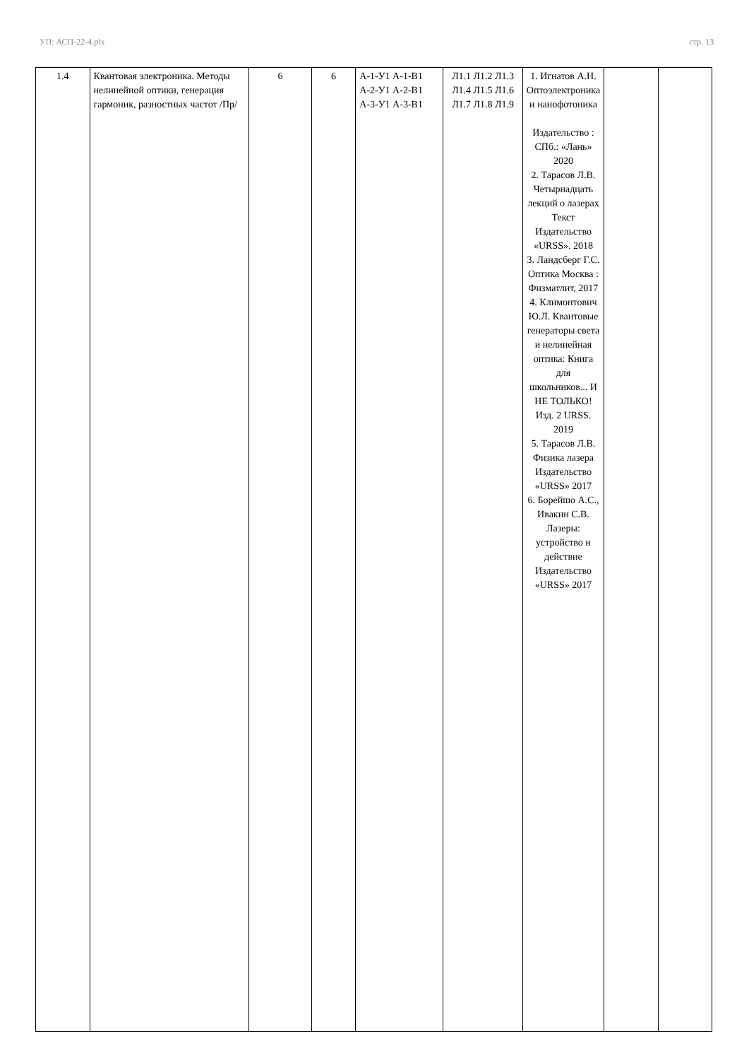УП: АСП-22-4.plx стр. 13
| 1.4 | Квантовая электроника. Методы нелинейной оптики, генерация гармоник, разностных частот /Пр/ | 6 | 6 | А-1-У1 А-1-В1 А-2-У1 А-2-В1 А-3-У1 А-3-В1 | Л1.1 Л1.2 Л1.3 Л1.4 Л1.5 Л1.6 Л1.7 Л1.8 Л1.9 | 1. Игнатов А.Н. Оптоэлектроника и нанофотоника Издательство : СПб.: «Лань» 2020 2. Тарасов Л.В. Четырнадцать лекций о лазерах Текст Издательство «URSS». 2018 3. Ландсберг Г.С. Оптика Москва : Физматлит, 2017 4. Климонтович Ю.Л. Квантовые генераторы света и нелинейная оптика: Книга для школьников... И НЕ ТОЛЬКО! Изд. 2 URSS. 2019 5. Тарасов Л.В. Физика лазера Издательство «URSS» 2017 6. Борейшо А.С., Ивакин С.В. Лазеры: устройство и действие Издательство «URSS» 2017 | | |